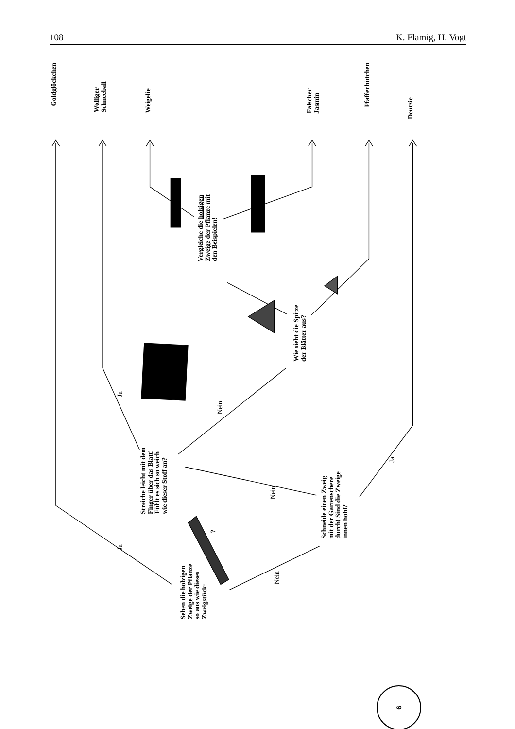108 K. Flämig, H. Vogt
Goldglöckchen
Wolliger
Schneeball
Weigelie
Falscher
Jasmin
Pfaffenhütchen
Deutzie
Vergleiche die holzigen
Zweige der Pflanze mit
den Beispielen!
Wie sieht die Spitze
der Blätter aus?
Ja
Nein
Streiche leicht mit dem
Finger über das Blatt!
Fühlt es sich so weich
wie dieser Stoff an?
Ja
Nein
Schneide einen Zweig
mit der Gartenschere
durch! Sind die Zweige
innen hohl?
?
Ja
Nein
Sehen die holzigen
Zweige der Pflanze
so aus wie dieses
Zweigstück:
6